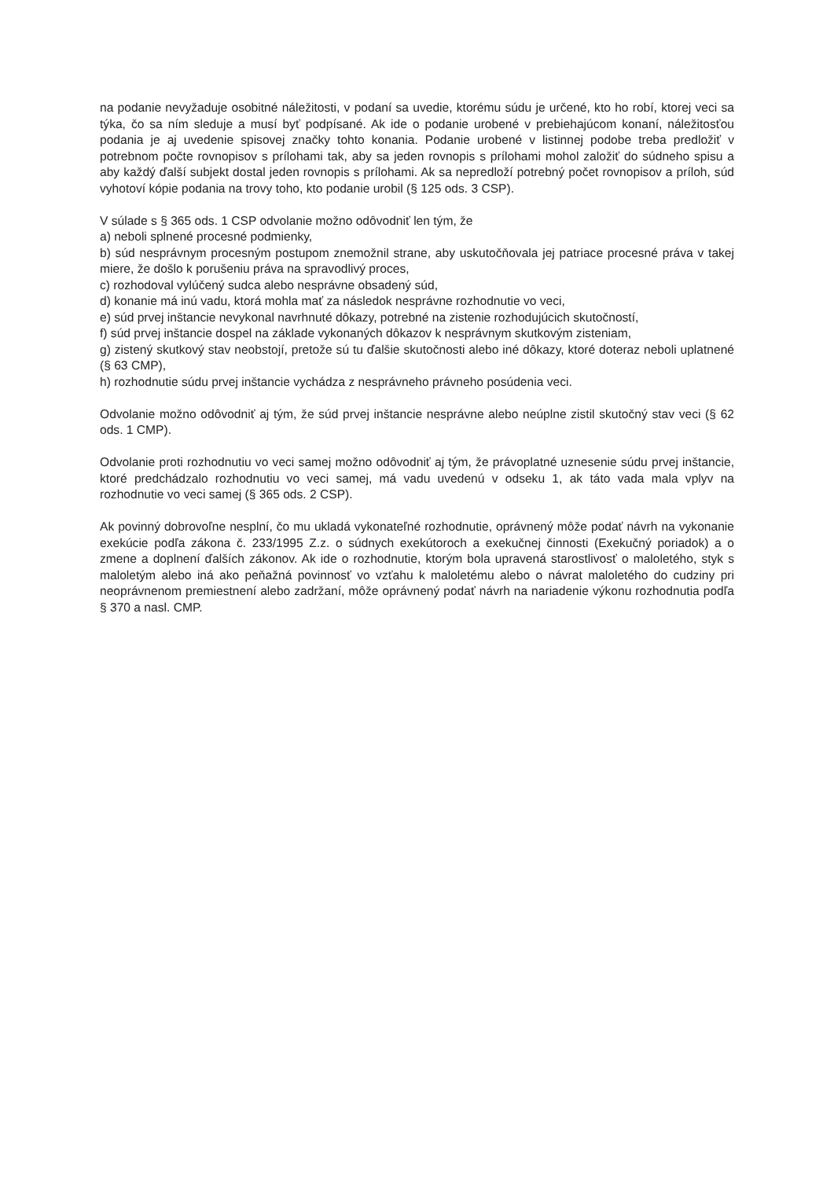na podanie nevyžaduje osobitné náležitosti, v podaní sa uvedie, ktorému súdu je určené, kto ho robí, ktorej veci sa týka, čo sa ním sleduje a musí byť podpísané. Ak ide o podanie urobené v prebiehajúcom konaní, náležitosťou podania je aj uvedenie spisovej značky tohto konania. Podanie urobené v listinnej podobe treba predložiť v potrebnom počte rovnopisov s prílohami tak, aby sa jeden rovnopis s prílohami mohol založiť do súdneho spisu a aby každý ďalší subjekt dostal jeden rovnopis s prílohami. Ak sa nepredloží potrebný počet rovnopisov a príloh, súd vyhotoví kópie podania na trovy toho, kto podanie urobil (§ 125 ods. 3 CSP).
V súlade s § 365 ods. 1 CSP odvolanie možno odôvodniť len tým, že
a) neboli splnené procesné podmienky,
b) súd nesprávnym procesným postupom znemožnil strane, aby uskutočňovala jej patriace procesné práva v takej miere, že došlo k porušeniu práva na spravodlivý proces,
c) rozhodoval vylúčený sudca alebo nesprávne obsadený súd,
d) konanie má inú vadu, ktorá mohla mať za následok nesprávne rozhodnutie vo veci,
e) súd prvej inštancie nevykonal navrhnuté dôkazy, potrebné na zistenie rozhodujúcich skutočností,
f) súd prvej inštancie dospel na základe vykonaných dôkazov k nesprávnym skutkovým zisteniam,
g) zistený skutkový stav neobstojí, pretože sú tu ďalšie skutočnosti alebo iné dôkazy, ktoré doteraz neboli uplatnené (§ 63 CMP),
h) rozhodnutie súdu prvej inštancie vychádza z nesprávneho právneho posúdenia veci.
Odvolanie možno odôvodniť aj tým, že súd prvej inštancie nesprávne alebo neúplne zistil skutočný stav veci (§ 62 ods. 1 CMP).
Odvolanie proti rozhodnutiu vo veci samej možno odôvodniť aj tým, že právoplatné uznesenie súdu prvej inštancie, ktoré predchádzalo rozhodnutiu vo veci samej, má vadu uvedenú v odseku 1, ak táto vada mala vplyv na rozhodnutie vo veci samej (§ 365 ods. 2 CSP).
Ak povinný dobrovoľne nesplní, čo mu ukladá vykonateľné rozhodnutie, oprávnený môže podať návrh na vykonanie exekúcie podľa zákona č. 233/1995 Z.z. o súdnych exekútoroch a exekučnej činnosti (Exekučný poriadok) a o zmene a doplnení ďalších zákonov. Ak ide o rozhodnutie, ktorým bola upravená starostlivosť o maloletého, styk s maloletým alebo iná ako peňažná povinnosť vo vzťahu k maloletému alebo o návrat maloletého do cudziny pri neoprávnenom premiestnení alebo zadržaní, môže oprávnený podať návrh na nariadenie výkonu rozhodnutia podľa § 370 a nasl. CMP.